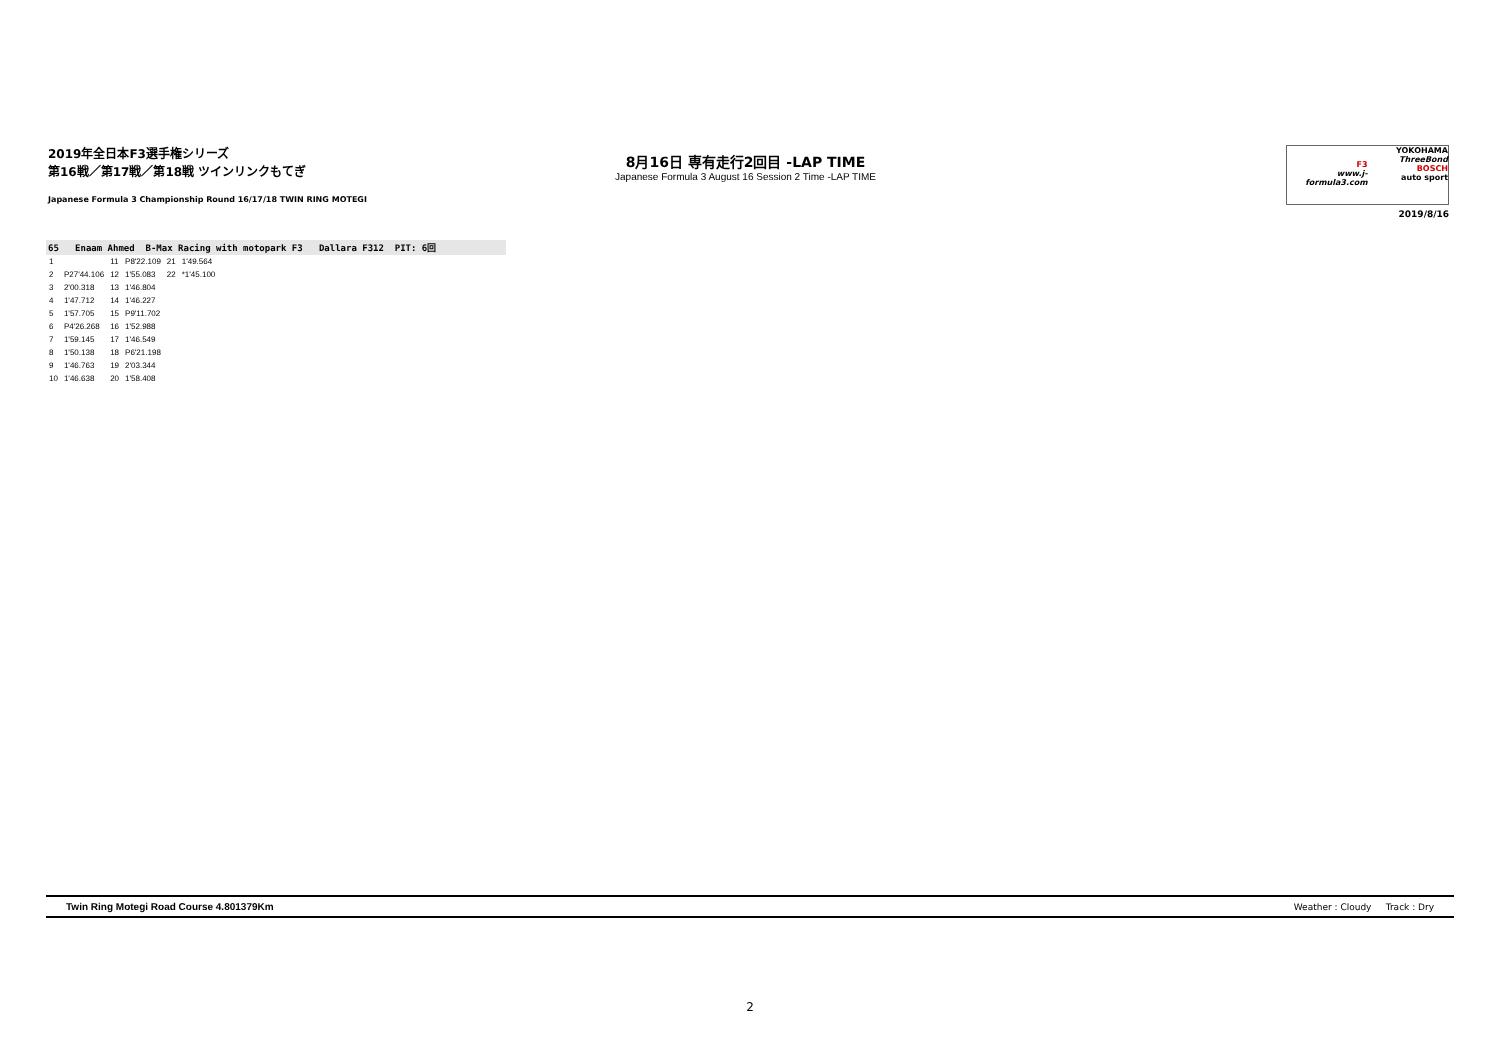2019年全日本F3選手権シリーズ
第16戦／第17戦／第18戦 ツインリンクもてぎ
Japanese Formula 3 Championship Round 16/17/18 TWIN RING MOTEGI
8月16日 専有走行2回目 -LAP TIME
Japanese Formula 3 August 16 Session 2 Time -LAP TIME
F3
www.j-formula3.com
YOKOHAMA
ThreeBond
BOSCH
auto sport
2019/8/16
65 Enaam Ahmed B-Max Racing with motopark F3 Dallara F312 PIT: 6回
| 1 | | 11 | P8'22.109 | 21 | 1'49.564 |
| 2 | P27'44.106 | 12 | 1'55.083 | 22 | *1'45.100 |
| 3 | 2'00.318 | 13 | 1'46.804 | | |
| 4 | 1'47.712 | 14 | 1'46.227 | | |
| 5 | 1'57.705 | 15 | P9'11.702 | | |
| 6 | P4'26.268 | 16 | 1'52.988 | | |
| 7 | 1'59.145 | 17 | 1'46.549 | | |
| 8 | 1'50.138 | 18 | P6'21.198 | | |
| 9 | 1'46.763 | 19 | 2'03.344 | | |
| 10 | 1'46.638 | 20 | 1'58.408 | | |
Twin Ring Motegi Road Course 4.801379Km Weather : Cloudy Track : Dry
2